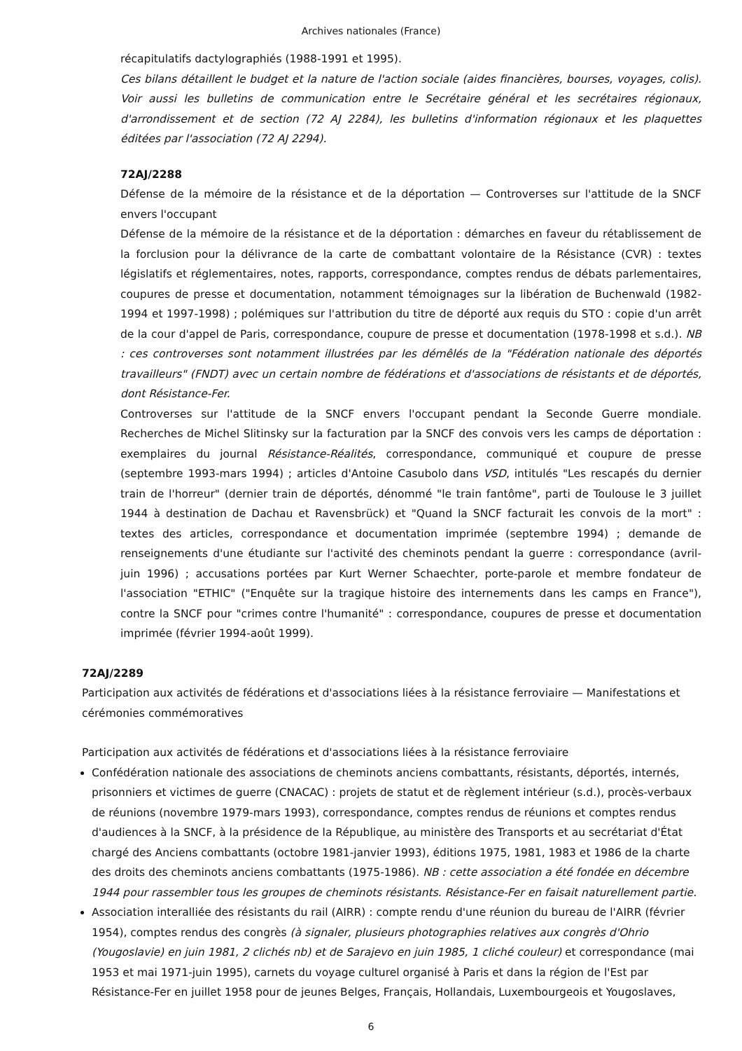Archives nationales (France)
récapitulatifs dactylographiés (1988-1991 et 1995).
Ces bilans détaillent le budget et la nature de l'action sociale (aides financières, bourses, voyages, colis). Voir aussi les bulletins de communication entre le Secrétaire général et les secrétaires régionaux, d'arrondissement et de section (72 AJ 2284), les bulletins d'information régionaux et les plaquettes éditées par l'association (72 AJ 2294).
72AJ/2288
Défense de la mémoire de la résistance et de la déportation — Controverses sur l'attitude de la SNCF envers l'occupant
Défense de la mémoire de la résistance et de la déportation : démarches en faveur du rétablissement de la forclusion pour la délivrance de la carte de combattant volontaire de la Résistance (CVR) : textes législatifs et réglementaires, notes, rapports, correspondance, comptes rendus de débats parlementaires, coupures de presse et documentation, notamment témoignages sur la libération de Buchenwald (1982-1994 et 1997-1998) ; polémiques sur l'attribution du titre de déporté aux requis du STO : copie d'un arrêt de la cour d'appel de Paris, correspondance, coupure de presse et documentation (1978-1998 et s.d.). NB : ces controverses sont notamment illustrées par les démêlés de la "Fédération nationale des déportés travailleurs" (FNDT) avec un certain nombre de fédérations et d'associations de résistants et de déportés, dont Résistance-Fer.
Controverses sur l'attitude de la SNCF envers l'occupant pendant la Seconde Guerre mondiale. Recherches de Michel Slitinsky sur la facturation par la SNCF des convois vers les camps de déportation : exemplaires du journal Résistance-Réalités, correspondance, communiqué et coupure de presse (septembre 1993-mars 1994) ; articles d'Antoine Casubolo dans VSD, intitulés "Les rescapés du dernier train de l'horreur" (dernier train de déportés, dénommé "le train fantôme", parti de Toulouse le 3 juillet 1944 à destination de Dachau et Ravensbrück) et "Quand la SNCF facturait les convois de la mort" : textes des articles, correspondance et documentation imprimée (septembre 1994) ; demande de renseignements d'une étudiante sur l'activité des cheminots pendant la guerre : correspondance (avril-juin 1996) ; accusations portées par Kurt Werner Schaechter, porte-parole et membre fondateur de l'association "ETHIC" ("Enquête sur la tragique histoire des internements dans les camps en France"), contre la SNCF pour "crimes contre l'humanité" : correspondance, coupures de presse et documentation imprimée (février 1994-août 1999).
72AJ/2289
Participation aux activités de fédérations et d'associations liées à la résistance ferroviaire — Manifestations et cérémonies commémoratives
Participation aux activités de fédérations et d'associations liées à la résistance ferroviaire
Confédération nationale des associations de cheminots anciens combattants, résistants, déportés, internés, prisonniers et victimes de guerre (CNACAC) : projets de statut et de règlement intérieur (s.d.), procès-verbaux de réunions (novembre 1979-mars 1993), correspondance, comptes rendus de réunions et comptes rendus d'audiences à la SNCF, à la présidence de la République, au ministère des Transports et au secrétariat d'État chargé des Anciens combattants (octobre 1981-janvier 1993), éditions 1975, 1981, 1983 et 1986 de la charte des droits des cheminots anciens combattants (1975-1986). NB : cette association a été fondée en décembre 1944 pour rassembler tous les groupes de cheminots résistants. Résistance-Fer en faisait naturellement partie.
Association interalliée des résistants du rail (AIRR) : compte rendu d'une réunion du bureau de l'AIRR (février 1954), comptes rendus des congrès (à signaler, plusieurs photographies relatives aux congrès d'Ohrio (Yougoslavie) en juin 1981, 2 clichés nb) et de Sarajevo en juin 1985, 1 cliché couleur) et correspondance (mai 1953 et mai 1971-juin 1995), carnets du voyage culturel organisé à Paris et dans la région de l'Est par Résistance-Fer en juillet 1958 pour de jeunes Belges, Français, Hollandais, Luxembourgeois et Yougoslaves,
6